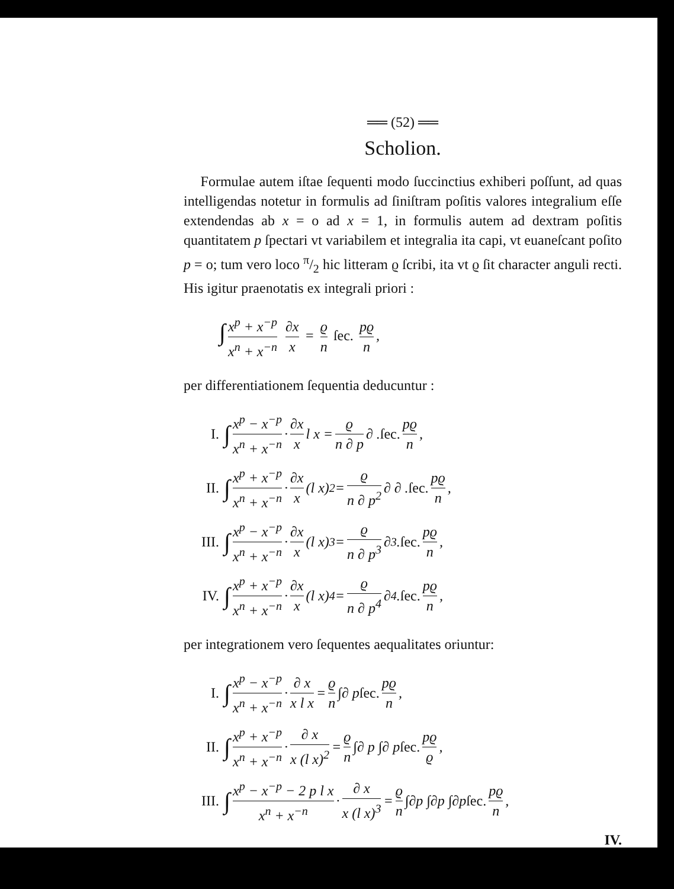══ (52) ══
Scholion.
Formulae autem iſtae ſequenti modo ſuccinctius exhiberi poſſunt, ad quas intelligendas notetur in formulis ad ſiniſtram poſitis valores integralium eſſe extendendas ab x = o ad x = 1, in formulis autem ad dextram poſitis quantitatem p ſpectari vt variabilem et integralia ita capi, vt euaneſcant poſito p = o; tum vero loco π/2 hic litteram ϱ ſcribi, ita vt ϱ ſit character anguli recti. His igitur praenotatis ex integrali priori :
∫ x<sup>p</sup> + x<sup>−p</sup> x<sup>n</sup> + x<sup>−n</sup> ∂x x = ϱ n ſec. pϱ n,
per differentiationem ſequentia deducuntur :
I. ∫ x<sup>p</sup> − x<sup>−p</sup> x<sup>n</sup> + x<sup>−n</sup> · ∂x x l x = ϱ n ∂ p ∂ . ſec. pϱ n,
II. ∫ x<sup>p</sup> + x<sup>−p</sup> x<sup>n</sup> + x<sup>−n</sup> · ∂x x (l x)<sup>2</sup> = ϱ n ∂ p<sup>2</sup> ∂ ∂ . ſec. pϱ n,
III. ∫ x<sup>p</sup> − x<sup>−p</sup> x<sup>n</sup> + x<sup>−n</sup> · ∂x x (l x)<sup>3</sup> = ϱ n ∂ p<sup>3</sup> ∂<sup>3</sup> . ſec. pϱ n,
IV. ∫ x<sup>p</sup> + x<sup>−p</sup> x<sup>n</sup> + x<sup>−n</sup> · ∂x x (l x)<sup>4</sup> = ϱ n ∂ p<sup>4</sup> ∂<sup>4</sup> . ſec. pϱ n,
per integrationem vero ſequentes aequalitates oriuntur:
I. ∫ x<sup>p</sup> − x<sup>−p</sup> x<sup>n</sup> + x<sup>−n</sup> · ∂ x x l x = ϱ n ∫∂ p ſec. pϱ n,
II. ∫ x<sup>p</sup> + x<sup>−p</sup> x<sup>n</sup> + x<sup>−n</sup> · ∂ x x (l x)<sup>2</sup> = ϱ n ∫∂ p ∫∂ p ſec. pϱ ϱ,
III. ∫ x<sup>p</sup> − x<sup>−p</sup> − 2 p l x x<sup>n</sup> + x<sup>−n</sup> · ∂ x x (l x)<sup>3</sup> = ϱ n ∫∂p ∫∂p ∫∂p ſec. pϱ n,
IV.